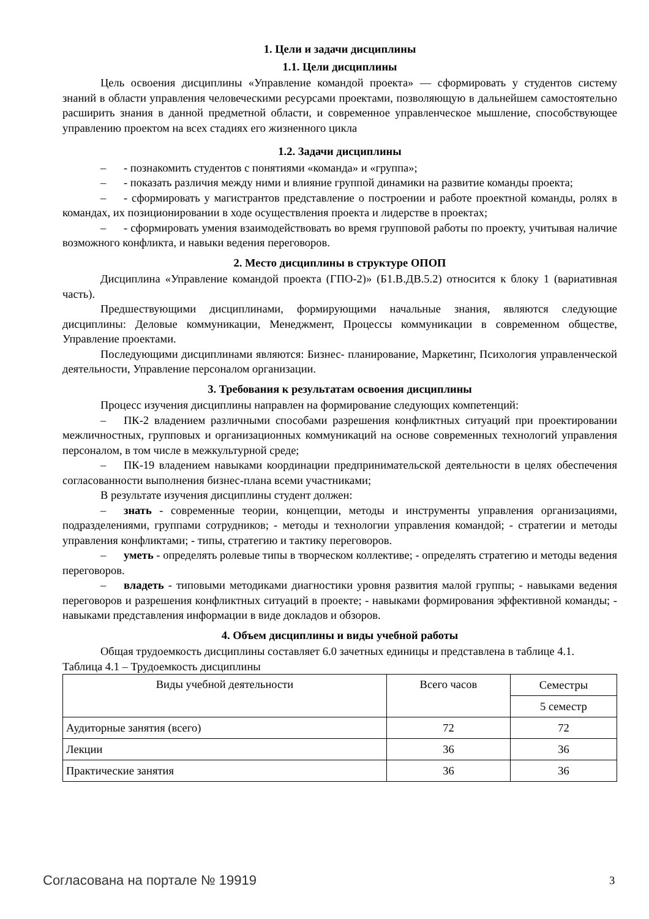1. Цели и задачи дисциплины
1.1. Цели дисциплины
Цель освоения дисциплины «Управление командой проекта» — сформировать у студентов систему знаний в области управления человеческими ресурсами проектами, позволяющую в дальнейшем самостоятельно расширить знания в данной предметной области, и современное управленческое мышление, способствующее управлению проектом на всех стадиях его жизненного цикла
1.2. Задачи дисциплины
– - познакомить студентов с понятиями «команда» и «группа»;
– - показать различия между ними и влияние группой динамики на развитие команды проекта;
– - сформировать у магистрантов представление о построении и работе проектной команды, ролях в командах, их позиционировании в ходе осуществления проекта и лидерстве в проектах;
– - сформировать умения взаимодействовать во время групповой работы по проекту, учитывая наличие возможного конфликта, и навыки ведения переговоров.
2. Место дисциплины в структуре ОПОП
Дисциплина «Управление командой проекта (ГПО-2)» (Б1.В.ДВ.5.2) относится к блоку 1 (вариативная часть).
Предшествующими дисциплинами, формирующими начальные знания, являются следующие дисциплины: Деловые коммуникации, Менеджмент, Процессы коммуникации в современном обществе, Управление проектами.
Последующими дисциплинами являются: Бизнес- планирование, Маркетинг, Психология управленческой деятельности, Управление персоналом организации.
3. Требования к результатам освоения дисциплины
Процесс изучения дисциплины направлен на формирование следующих компетенций:
– ПК-2 владением различными способами разрешения конфликтных ситуаций при проектировании межличностных, групповых и организационных коммуникаций на основе современных технологий управления персоналом, в том числе в межкультурной среде;
– ПК-19 владением навыками координации предпринимательской деятельности в целях обеспечения согласованности выполнения бизнес-плана всеми участниками;
В результате изучения дисциплины студент должен:
– знать - современные теории, концепции, методы и инструменты управления организациями, подразделениями, группами сотрудников; - методы и технологии управления командой; - стратегии и методы управления конфликтами; - типы, стратегию и тактику переговоров.
– уметь - определять ролевые типы в творческом коллективе; - определять стратегию и методы ведения переговоров.
– владеть - типовыми методиками диагностики уровня развития малой группы; - навыками ведения переговоров и разрешения конфликтных ситуаций в проекте; - навыками формирования эффективной команды; - навыками представления информации в виде докладов и обзоров.
4. Объем дисциплины и виды учебной работы
Общая трудоемкость дисциплины составляет 6.0 зачетных единицы и представлена в таблице 4.1.
Таблица 4.1 – Трудоемкость дисциплины
| Виды учебной деятельности | Всего часов | Семестры |
| --- | --- | --- |
| | | 5 семестр |
| Аудиторные занятия (всего) | 72 | 72 |
| Лекции | 36 | 36 |
| Практические занятия | 36 | 36 |
Согласована на портале № 19919 3